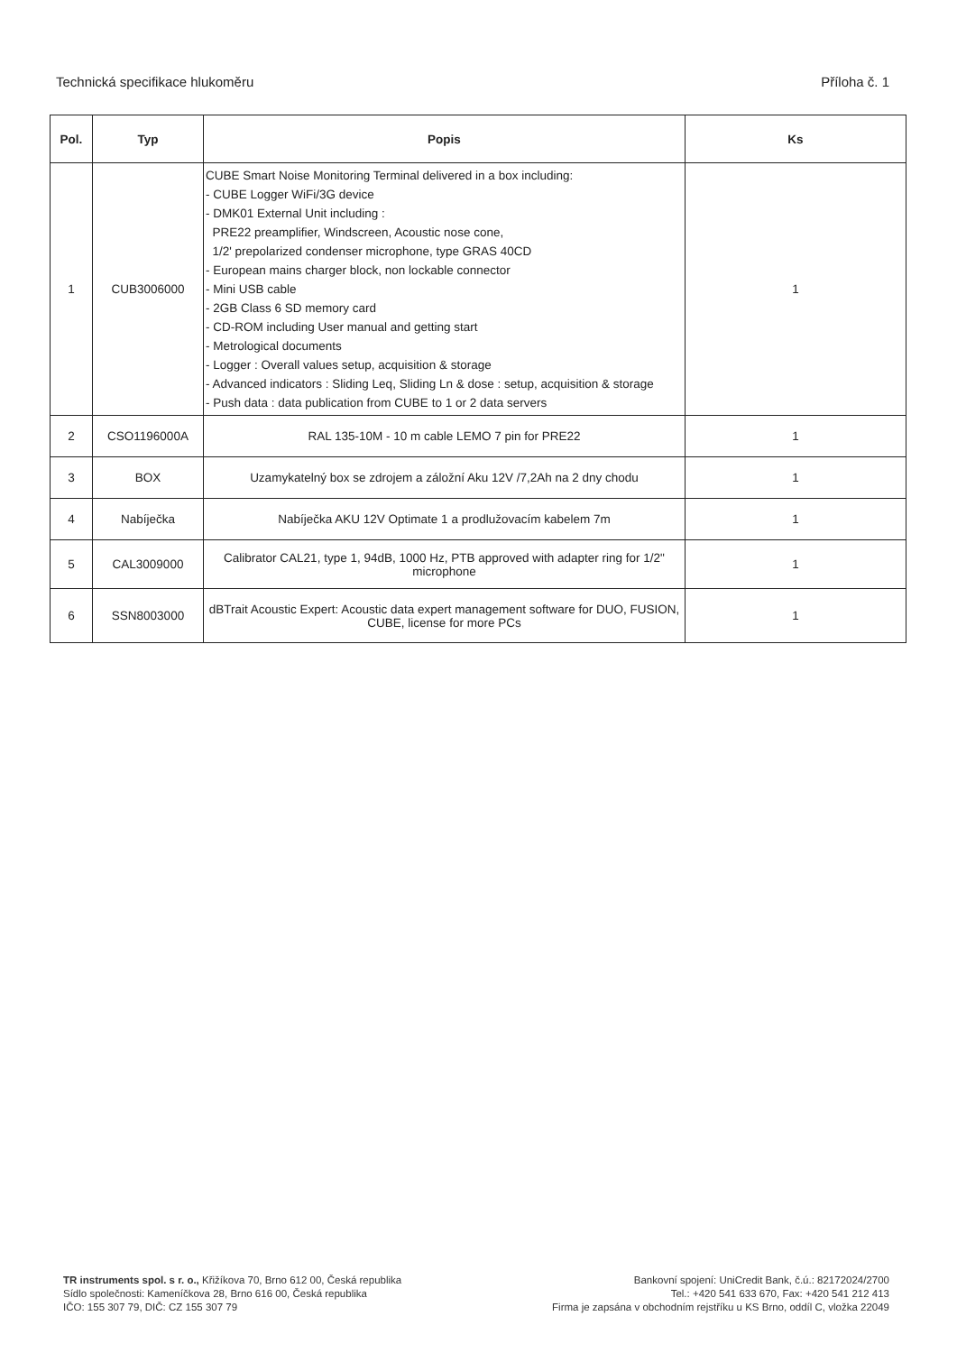Technická specifikace hlukoměru Příloha č. 1
| Pol. | Typ | Popis | Ks |
| --- | --- | --- | --- |
| 1 | CUB3006000 | CUBE Smart Noise Monitoring Terminal delivered in a box including: - CUBE Logger WiFi/3G device - DMK01 External Unit including : PRE22 preamplifier, Windscreen, Acoustic nose cone, 1/2' prepolarized condenser microphone, type GRAS 40CD - European mains charger block, non lockable connector - Mini USB cable - 2GB Class 6 SD memory card - CD-ROM including User manual and getting start - Metrological documents - Logger : Overall values setup, acquisition & storage - Advanced indicators : Sliding Leq, Sliding Ln & dose : setup, acquisition & storage - Push data : data publication from CUBE to 1 or 2 data servers | 1 |
| 2 | CSO1196000A | RAL 135-10M - 10 m cable LEMO 7 pin for PRE22 | 1 |
| 3 | BOX | Uzamykatelný box se zdrojem a záložní Aku 12V /7,2Ah na 2 dny chodu | 1 |
| 4 | Nabíječka | Nabíječka AKU 12V Optimate 1 a prodlužovacím kabelem 7m | 1 |
| 5 | CAL3009000 | Calibrator CAL21, type 1, 94dB, 1000 Hz, PTB approved with adapter ring for 1/2" microphone | 1 |
| 6 | SSN8003000 | dBTrait Acoustic Expert: Acoustic data expert management software for DUO, FUSION, CUBE, license for more PCs | 1 |
TR instruments spol. s r. o., Křižíkova 70, Brno 612 00, Česká republika
Sídlo společnosti: Kameníčkova 28, Brno 616 00, Česká republika
IČO: 155 307 79, DIČ: CZ 155 307 79
Bankovní spojení: UniCredit Bank, č.ú.: 82172024/2700
Tel.: +420 541 633 670, Fax: +420 541 212 413
Firma je zapsána v obchodním rejstříku u KS Brno, oddíl C, vložka 22049